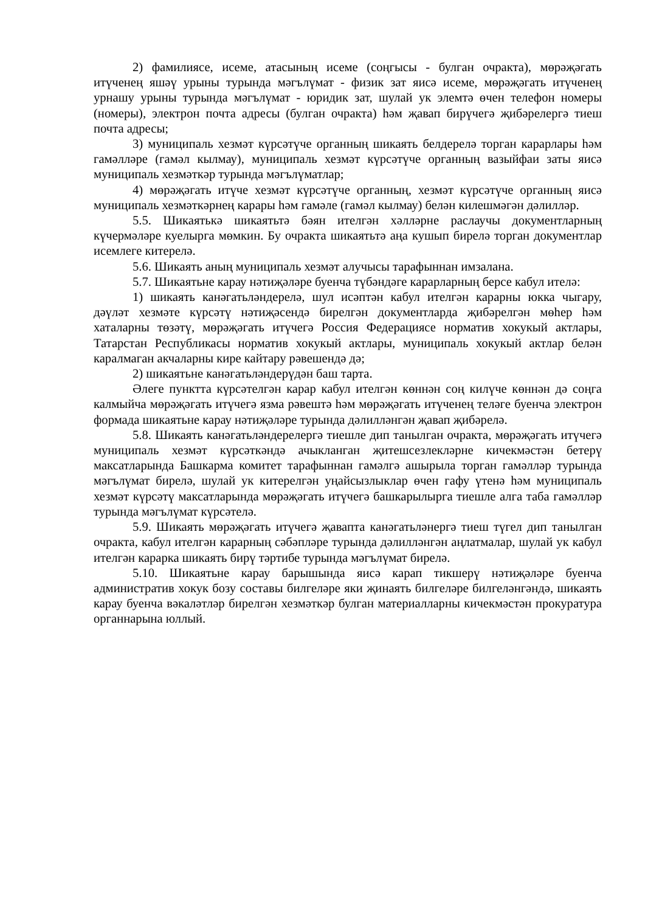2) фамилиясе, исеме, атасының исеме (соңгысы - булган очракта), мөрәҗәгать итүченең яшәү урыны турында мәгълүмат - физик зат яисә исеме, мөрәҗәгать итүченең урнашу урыны турында мәгълүмат - юридик зат, шулай ук элемтә өчен телефон номеры (номеры), электрон почта адресы (булган очракта) һәм җавап бирүчегә җибәрелергә тиеш почта адресы;
3) муниципаль хезмәт күрсәтүче органның шикаять белдерелә торган карарлары һәм гамәлләре (гамәл кылмау), муниципаль хезмәт күрсәтүче органның вазыйфаи заты яисә муниципаль хезмәткәр турында мәгълүматлар;
4) мөрәҗәгать итүче хезмәт күрсәтүче органның, хезмәт күрсәтүче органның яисә муниципаль хезмәткәрнең карары һәм гамәле (гамәл кылмау) белән килешмәгән дәлилләр.
5.5. Шикаятькә шикаятьтә бәян ителгән хәлләрне раслаучы документларның күчермәләре куелырга мөмкин. Бу очракта шикаятьтә аңа кушып бирелә торган документлар исемлеге китерелә.
5.6. Шикаять аның муниципаль хезмәт алучысы тарафыннан имзалана.
5.7. Шикаятьне карау нәтиҗәләре буенча түбәндәге карарларның берсе кабул ителә:
1) шикаять канәгатьләндерелә, шул исәптән кабул ителгән карарны юкка чыгару, дәүләт хезмәте күрсәтү нәтиҗәсендә бирелгән документларда җибәрелгән мөһер һәм хаталарны төзәтү, мөрәҗәгать итүчегә Россия Федерациясе норматив хокукый актлары, Татарстан Республикасы норматив хокукый актлары, муниципаль хокукый актлар белән каралмаган акчаларны кире кайтару рәвешендә дә;
2) шикаятьне канәгатьләндерүдән баш тарта.
Әлеге пунктта күрсәтелгән карар кабул ителгән көннән соң килүче көннән дә соңга калмыйча мөрәҗәгать итүчегә язма рәвештә һәм мөрәҗәгать итүченең теләге буенча электрон формада шикаятьне карау нәтиҗәләре турында дәлилләнгән җавап җибәрелә.
5.8. Шикаять канәгатьләндерелергә тиешле дип танылган очракта, мөрәҗәгать итүчегә муниципаль хезмәт күрсәткәндә ачыкланган җитешсезлекләрне кичекмәстән бетерү максатларында Башкарма комитет тарафыннан гамәлгә ашырыла торган гамәлләр турында мәгълүмат бирелә, шулай ук китерелгән уңайсызлыклар өчен гафу үтенә һәм муниципаль хезмәт күрсәтү максатларында мөрәҗәгать итүчегә башкарылырга тиешле алга таба гамәлләр турында мәгълүмат күрсәтелә.
5.9. Шикаять мөрәҗәгать итүчегә җавапта канәгатьләнергә тиеш түгел дип танылган очракта, кабул ителгән карарның сәбәпләре турында дәлилләнгән аңлатмалар, шулай ук кабул ителгән карарка шикаять бирү тәртибе турында мәгълүмат бирелә.
5.10. Шикаятьне карау барышында яисә карап тикшерү нәтиҗәләре буенча административ хокук бозу составы билгеләре яки җинаять билгеләре билгеләнгәндә, шикаять карау буенча вәкаләтләр бирелгән хезмәткәр булган материалларны кичекмәстән прокуратура органнарына юллый.